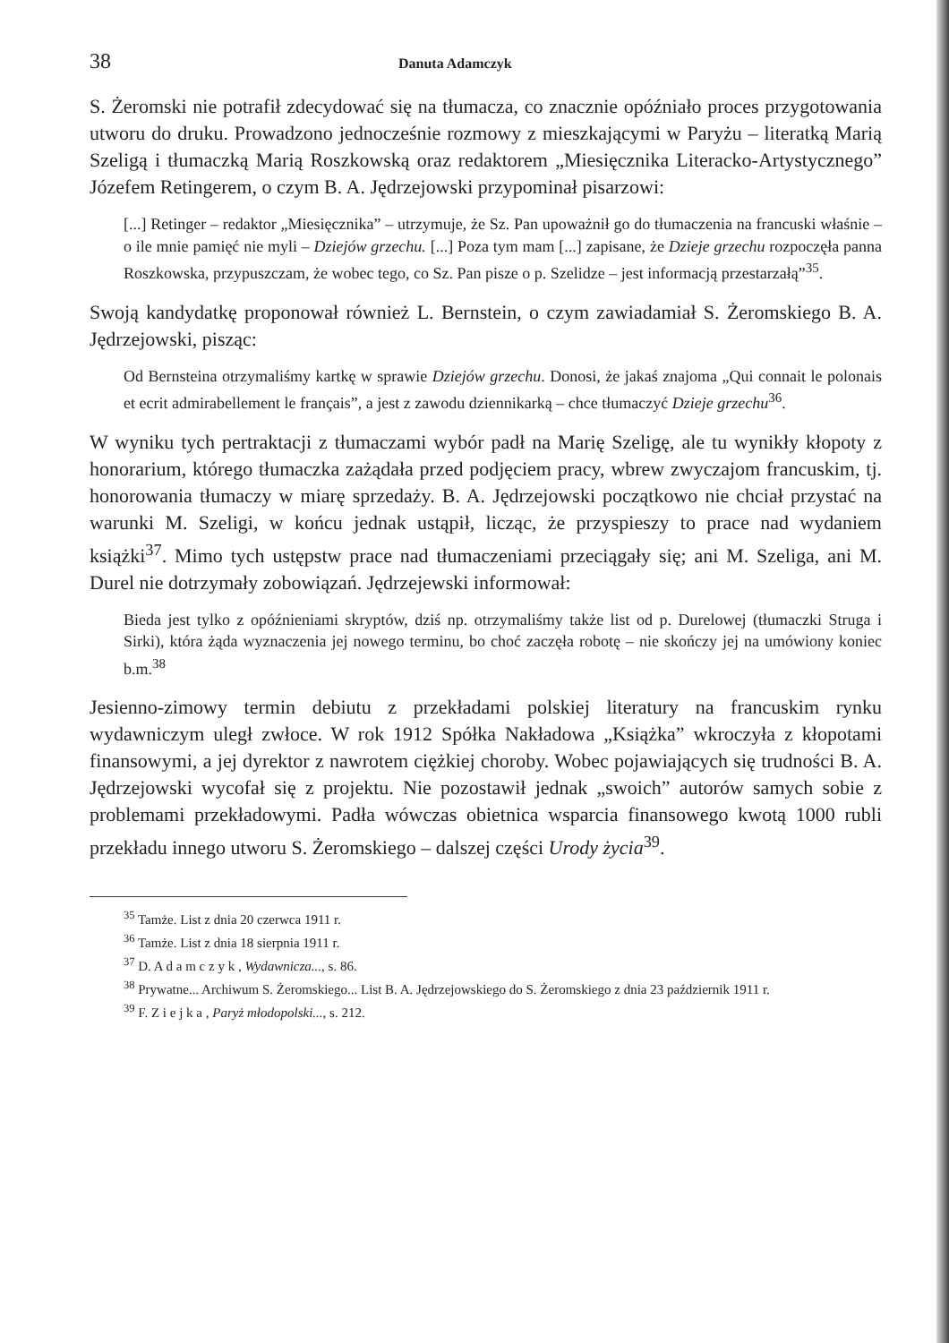38 Danuta Adamczyk
S. Żeromski nie potrafił zdecydować się na tłumacza, co znacznie opóźniało proces przygotowania utworu do druku. Prowadzono jednocześnie rozmowy z mieszkającymi w Paryżu – literatką Marią Szeligą i tłumaczką Marią Roszkowską oraz redaktorem „Miesięcznika Literacko-Artystycznego” Józefem Retingerem, o czym B. A. Jędrzejowski przypominał pisarzowi:
[...] Retinger – redaktor „Miesięcznika” – utrzymuje, że Sz. Pan upoważnił go do tłumaczenia na francuski właśnie – o ile mnie pamięć nie myli – Dziejów grzechu. [...] Poza tym mam [...] zapisane, że Dzieje grzechu rozpoczęła panna Roszkowska, przypuszczam, że wobec tego, co Sz. Pan pisze o p. Szelidze – jest informacją przestarzałą”<sup>35</sup>.
Swoją kandydatkę proponował również L. Bernstein, o czym zawiadamiał S. Żeromskiego B. A. Jędrzejowski, pisząc:
Od Bernsteina otrzymaliśmy kartkę w sprawie Dziejów grzechu. Donosi, że jakaś znajoma „Qui connait le polonais et ecrit admirabellement le français”, a jest z zawodu dziennikarką – chce tłumaczyć Dzieje grzechu<sup>36</sup>.
W wyniku tych pertraktacji z tłumaczami wybór padł na Marię Szeligę, ale tu wynikły kłopoty z honorarium, którego tłumaczka zażądała przed podjęciem pracy, wbrew zwyczajom francuskim, tj. honorowania tłumaczy w miarę sprzedaży. B. A. Jędrzejowski początkowo nie chciał przystać na warunki M. Szeligi, w końcu jednak ustąpił, licząc, że przyspieszy to prace nad wydaniem książki<sup>37</sup>. Mimo tych ustępstw prace nad tłumaczeniami przeciągały się; ani M. Szeliga, ani M. Durel nie dotrzymały zobowiązań. Jędrzejewski informował:
Bieda jest tylko z opóźnieniami skryptów, dziś np. otrzymaliśmy także list od p. Durelowej (tłumaczki Struga i Sirki), która żąda wyznaczenia jej nowego terminu, bo choć zaczęła robotę – nie skończy jej na umówiony koniec b.m.<sup>38</sup>
Jesienno-zimowy termin debiutu z przekładami polskiej literatury na francuskim rynku wydawniczym uległ zwłoce. W rok 1912 Spółka Nakładowa „Książka” wkroczyła z kłopotami finansowymi, a jej dyrektor z nawrotem ciężkiej choroby. Wobec pojawiających się trudności B. A. Jędrzejowski wycofał się z projektu. Nie pozostawił jednak „swoich” autorów samych sobie z problemami przekładowymi. Padła wówczas obietnica wsparcia finansowego kwotą 1000 rubli przekładu innego utworu S. Żeromskiego – dalszej części Urody życia<sup>39</sup>.
<sup>35</sup> Tamże. List z dnia 20 czerwca 1911 r.
<sup>36</sup> Tamże. List z dnia 18 sierpnia 1911 r.
<sup>37</sup> D. A d a m c z y k , Wydawnicza..., s. 86.
<sup>38</sup> Prywatne... Archiwum S. Żeromskiego... List B. A. Jędrzejowskiego do S. Żeromskiego z dnia 23 październik 1911 r.
<sup>39</sup> F. Z i e j k a , Paryż młodopolski..., s. 212.